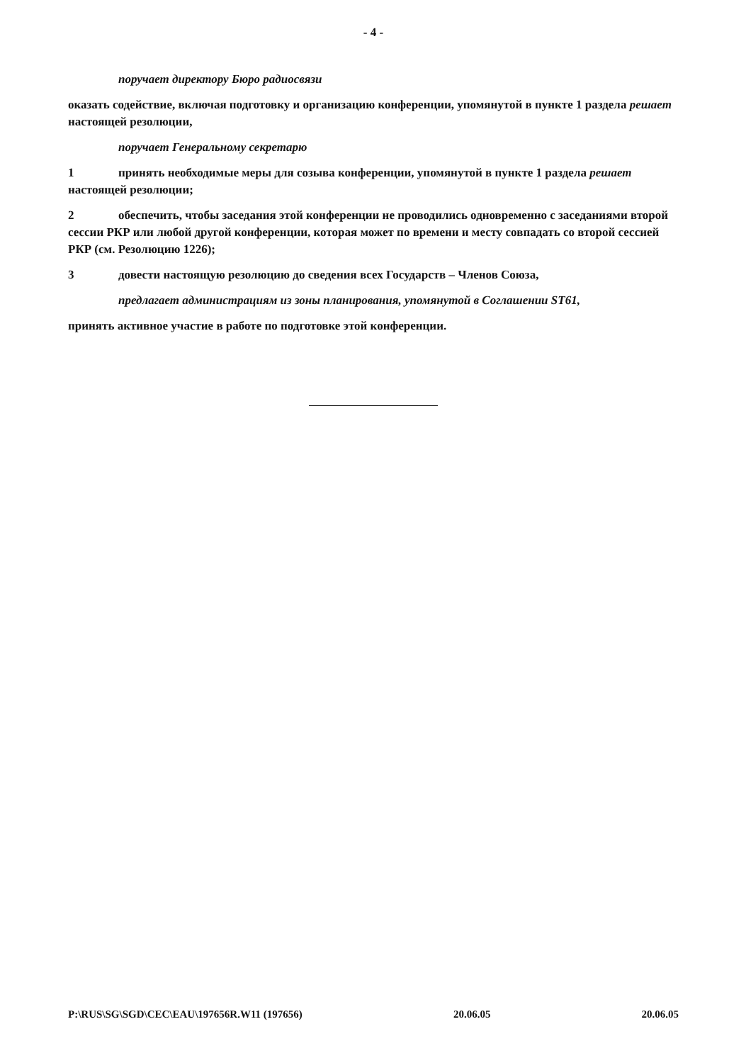- 4 -
поручает директору Бюро радиосвязи
оказать содействие, включая подготовку и организацию конференции, упомянутой в пункте 1 раздела решает настоящей резолюции,
поручает Генеральному секретарю
1 принять необходимые меры для созыва конференции, упомянутой в пункте 1 раздела решает настоящей резолюции;
2 обеспечить, чтобы заседания этой конференции не проводились одновременно с заседаниями второй сессии РКР или любой другой конференции, которая может по времени и месту совпадать со второй сессией РКР (см. Резолюцию 1226);
3 довести настоящую резолюцию до сведения всех Государств – Членов Союза,
предлагает администрациям из зоны планирования, упомянутой в Соглашении ST61,
принять активное участие в работе по подготовке этой конференции.
P:\RUS\SG\SGD\CEC\EAU\197656R.W11 (197656) 20.06.05 20.06.05